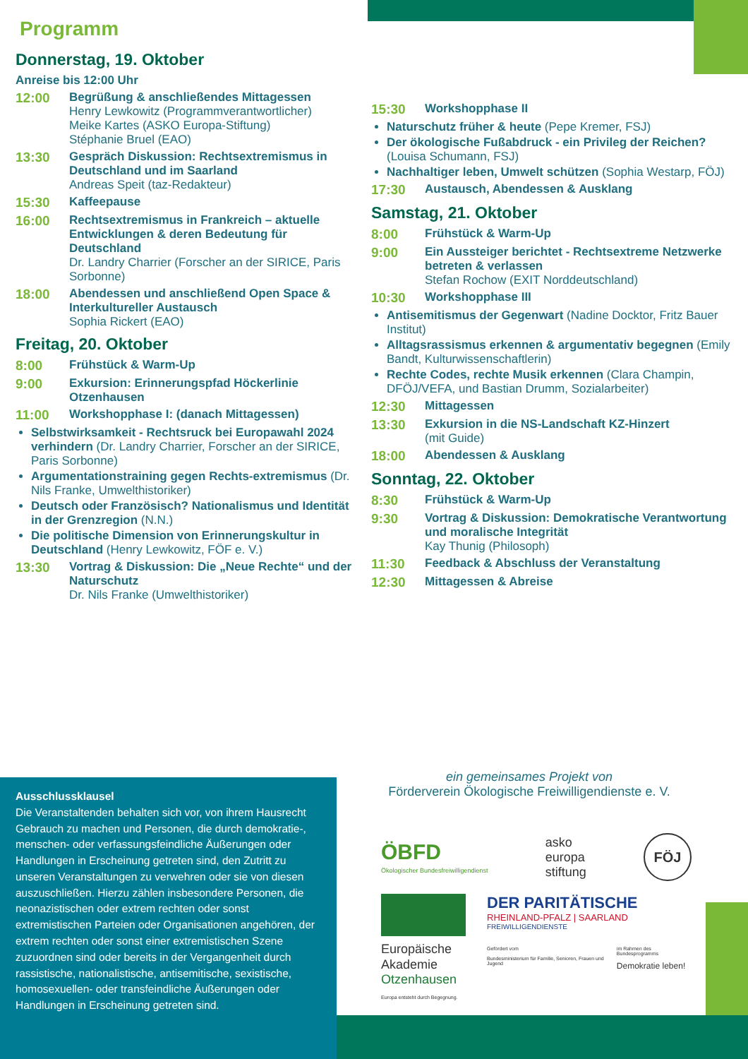Programm
Donnerstag, 19. Oktober
Anreise bis 12:00 Uhr
12:00 Begrüßung & anschließendes Mittagessen
Henry Lewkowitz (Programmverantwortlicher)
Meike Kartes (ASKO Europa-Stiftung)
Stéphanie Bruel (EAO)
13:30 Gespräch Diskussion: Rechtsextremismus in Deutschland und im Saarland
Andreas Speit (taz-Redakteur)
15:30 Kaffeepause
16:00 Rechtsextremismus in Frankreich – aktuelle Entwicklungen & deren Bedeutung für Deutschland
Dr. Landry Charrier (Forscher an der SIRICE, Paris Sorbonne)
18:00 Abendessen und anschließend Open Space & Interkultureller Austausch
Sophia Rickert (EAO)
Freitag, 20. Oktober
8:00 Frühstück & Warm-Up
9:00 Exkursion: Erinnerungspfad Höckerlinie Otzenhausen
11:00 Workshopphase I: (danach Mittagessen)
Selbstwirksamkeit - Rechtsruck bei Europawahl 2024 verhindern (Dr. Landry Charrier, Forscher an der SIRICE, Paris Sorbonne)
Argumentationstraining gegen Rechts-extremismus (Dr. Nils Franke, Umwelthistoriker)
Deutsch oder Französisch? Nationalismus und Identität in der Grenzregion (N.N.)
Die politische Dimension von Erinnerungskultur in Deutschland (Henry Lewkowitz, FÖF e. V.)
13:30 Vortrag & Diskussion: Die „Neue Rechte“ und der Naturschutz
Dr. Nils Franke (Umwelthistoriker)
15:30 Workshopphase II
Naturschutz früher & heute (Pepe Kremer, FSJ)
Der ökologische Fußabdruck - ein Privileg der Reichen? (Louisa Schumann, FSJ)
Nachhaltiger leben, Umwelt schützen (Sophia Westarp, FÖJ)
17:30 Austausch, Abendessen & Ausklang
Samstag, 21. Oktober
8:00 Frühstück & Warm-Up
9:00 Ein Aussteiger berichtet - Rechtsextreme Netzwerke betreten & verlassen
Stefan Rochow (EXIT Norddeutschland)
10:30 Workshopphase III
Antisemitismus der Gegenwart (Nadine Docktor, Fritz Bauer Institut)
Alltagsrassismus erkennen & argumentativ begegnen (Emily Bandt, Kulturwissenschaftlerin)
Rechte Codes, rechte Musik erkennen (Clara Champin, DFÖJ/VEFA, und Bastian Drumm, Sozialarbeiter)
12:30 Mittagessen
13:30 Exkursion in die NS-Landschaft KZ-Hinzert
(mit Guide)
18:00 Abendessen & Ausklang
Sonntag, 22. Oktober
8:30 Frühstück & Warm-Up
9:30 Vortrag & Diskussion: Demokratische Verantwortung und moralische Integrität
Kay Thunig (Philosoph)
11:30 Feedback & Abschluss der Veranstaltung
12:30 Mittagessen & Abreise
Ausschlussklausel
Die Veranstaltenden behalten sich vor, von ihrem Hausrecht Gebrauch zu machen und Personen, die durch demokratie-, menschen- oder verfassungsfeindliche Äußerungen oder Handlungen in Erscheinung getreten sind, den Zutritt zu unseren Veranstaltungen zu verwehren oder sie von diesen auszuschließen. Hierzu zählen insbesondere Personen, die neonazistischen oder extrem rechten oder sonst extremistischen Parteien oder Organisationen angehören, der extrem rechten oder sonst einer extremistischen Szene zuzuordnen sind oder bereits in der Vergangenheit durch rassistische, nationalistische, antisemitische, sexistische, homosexuellen- oder transfeindliche Äußerungen oder Handlungen in Erscheinung getreten sind.
ein gemeinsames Projekt von
Förderverein Ökologische Freiwilligendienste e. V.
ÖBFD
Ökologischer Bundesfreiwilligendienst
asko
europa
stiftung
FÖJ
Europäische
Akademie
Otzenhausen
Europa entsteht durch Begegnung.
DER PARITÄTISCHE
RHEINLAND-PFALZ | SAARLAND
FREIWILLIGENDIENSTE
Gefördert vom
Bundesministerium für Familie, Senioren, Frauen und Jugend im Rahmen des Bundesprogramms
Demokratie leben!